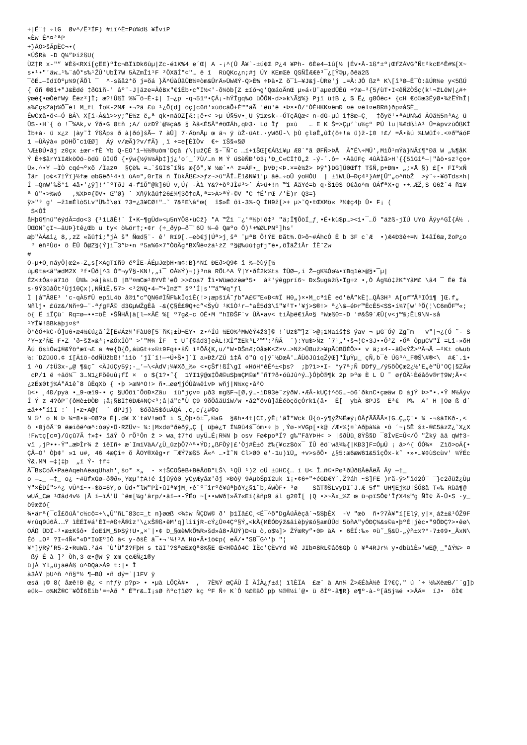+|Ë¨† ÷lG  Øv^/Ë³ÍF) #ìî^È=Pú%dß ¥ÏvíP
«Èw Ê^¤²ªP
+}ÅÖ>šÃpÈC¬•(
×ÚŠRà -D Q¼”ÞížßU(
ÙZ†R x-"” ¥Èš<RXí[çËE)ºÌc¬BÏïDk6ûµ|Zc-é1K%4 e´Œ| A -¡^(Û Å¥`-±ú¢Œ P¿4 ¥Ph- 6Èe4—1û[½ |Év•Å-1ß*±º¡ŒfZÅVG”Ñt²kcE^Ê#%[X~
s•¹•"'äw…¹‰¨áÖ*s‰¹ŽÛ'UbÎ7W 5ÄZmÎ1¹F ²ÖXãÍ"¢"… ë î  RùQKc¿n;#j ÚY KEmŒê QSÑÎÆÆê³¯¿[Ÿ©µ,ðêä2ß
¯ôÉ…—ÏdïÖºµ¾9(ÃÕl ¯  ^-sãå2*õ j=õá }Ã^ÚàÛâÛB½¤òm&ÛrÄ»ÜWÆÝ-Q>È¾ ÷Þä•Z õ¯ì—¥J&j-ÙRë'j …=Ã:JÔ ßzª K\[î³Ø—Ê¯Ò:äÚR¼e y<5ßÚ
{ õñ ®8ì+"J&Èdé ‡ðGìñ-' âº¨-J|äze=ÂêBx"€îÊb•c”Ï½<'-õ¼öb[Z ±íó¬g’QœáoÃnŒ µ»á‹Ü¨aµedÛÊú +?æ—³{5ƒùT•I<êÑZÒŠç(k¹¬žLëW|¿#÷
ÿœè{•œÒèfWý Êèz²]Ì; æ?!ÛßÌ %¾¯ö~È-‡| I¬¿p -q¬51ª•ÇÁ¡-hÝÍgq‰ó ûÔÔN-d>»k\Ã§%} Pjï ü†B ¿ $ Ë¿ g8Óêc• {cH €ó©æ3ÉýØ•¾žËÝhÎ|
a¾£çsZàþ%Ö¯èl M_fL ÍoK-2MÆ •¬?â £ú ¹¿Ö(d] òç]c6ñ'xùöcäÕ+È™"äÃ 'êû'ê •Þ×•Ò/'ÒÉHKK¤ëmÐ ¤è ¤èl¤e8Rñ)ðp¤åSÈ_
ÉwCæå•ö<—Ó BÂ\ X[i-Â&ì>>y;”Ë½z ë„ª qk•nåÖZ[Æ:¡ê•< >µ¯Ú§5v•¸U ÿ1æsk--ÓTçÅQæ< n-dG-µú ì†8œ—Ç¸  ‡õyë¹•ªAÜN‰ó ÂOä½5n³Ä¿ ü
Û$-•H`{ ò !¯%Ak,v Ýð•G Øtñ ;A/ úzÐŸ`@½çà& § Äã<É5Â"#öŒÁh,qÞ3· Lö Ïƒ  pxù   … E K Š=>Çµ’`u½çº PÚ lu|¾ÆdßìA¹ Û=àpvzùÓßKÌ
Ìb+à· ü x¿z |ày˜Ì ÝßÅps ð à|ðó]šÃ— 7 àÛ] 7·ÄönÄµ œ ä¬ ÿ ùŽ·üAt.·yW6Ü-\ þÙ çløÊ„ûÌ(ö+!a ü)ž-‡0 !£/ =Ä•ãú %LWûÍ÷.<¤ð™áóF
1 —ÙÀýà« pOHÕ˜cìŒØ]  Áý v/æÃ}?v/fÃ} ¸ï ÷=e[ÈÏÒv  €÷ ïŠ§«§Ø
\Æ±ÐÚ•ãj z0çx ±œr-fÈ Yb Q-EO'í~½½®uòm'Dçâ ƒ\|užÇÉ §-¯Ñ˜c …í+îŠŒ[€Áß1¥µ Æ8´*ã ØFÑ>ÞÅ  Â”É\÷MÜ',MìÔ¹mÝà}NÃï¶*Ðã W „‰¶åK
Ý Ê÷$ãrYïIÆköÖö-ödû ûÏüÕ {•ýw{½ý¼½Âþ‡]j¿'o´_´7Ù/…n M Ý úSèÑÐ'Ð3¡'Ð_C«CÏ†Ö„ž -ý-´.ô÷ •ÅäüFç 4ûÀÌã>H'{{5ïGîª—|"åö•sz¹ço+
Ü».^•Y —ÌÒ cqé¬ºxõ /Ìaz¤  §Çë‰ =…`šGÏ$˜íÑs æ{ô",¥ ½œ`•^ z=ÁF•_ þVÐ;<Þ.×=è½ž> Þÿ*}DG]Ú0Œf† TšÑ,p+Ðm• „;×Å §) £[• FÏºxÑ
Ìãr |o¢<7†Ýï}½fæ øbGëð¹4•ï ùA¤",0rIä ñ ÏükÂß£>>ƒz~>û"ÂÏ…Ë1&N¥1'µ ãê…÷oÜ ýoHÒU  | ±ïWLÙ—Ðç4²}A#[Û"„o^ñbŽ  >ý˜÷-¥õTds×h|
Í —QnW'‰Š*i 4ã•'¿ÿ]!*¨ºTðJ 4-fiÕ"@k]6Û v,Úƒ -Ãì Y&?÷òºJÌ#³>` Á>ü+!n ™í ÅäŸé=b q·Š10S Ö€âo^m ÖÁfªX•g •+…ÆŽ,S G6ž`4 ñ1¥
ª û"•>%wó   ,%XÞ¤{©V• Œ"Ø} ` Xñÿkâü†26£¾¶3õ†cÅ,ª=>Ä>ªÝ-©V "C †É'rŒ /'È)r Q3=}
ÿ>"³ g' —ž1mÉlò5Lv"Ü‰Ì\øï ?3=¿3¥CØ!"…˜ 7&²E\âºœ(  î$»Ê ôì-3%-Q ÍH9ž[>+ µ>˜Q•tŒXMö« ³½¢ç4þ Û• F¡ (
 S<ÔÎ
åHþG¶nü"éýdÂ=do<3 {¹1LãÈ!´ Î•K~¶gÜd»<µ5nYÕ8•üCž} "A ™Ži ¨¿'ª½þ!ô‡³ "ä;Î¶ÔòÍ_ƒ¸•Ë•kù$p…><1•¯…Ö "äžß-jÏÚ UYû Âýy^GÎ{Á½ .
ÜŒON˜çI~—äUÞ}tê¿Œb u ty< ò‰ör†;•¢r (÷_ðÿp—ð¯¨6Ü ¾—ê Qæºo Ô)¹+%ØLPNº]hs'
æþ"ÀÁ&ì¿ 8,,zZ «ãü†i;"jÀ š" Ñœd§¨- ê' Rï9[.—eò€j|Úª>j¸šª ¨µªB Õ!ÝE Ðãt¾.Ö>õ~#ÁhcÔ Ê b 3F c`Æ  •)Æ4Ð3ê÷=N Ì4âÍ6æ,žoP¿o
 º èñ²Ùö• õ ËÜ Ô@Z§(Ý]ì¯3”Þ•n ª5a%6×7”ÒõÄg*BXÑê¤žá¹žZ º§@‰úú†gfj*è•,õÎãŽ1År ÍÈ˜Zw
#
Ö-µ+O¸náyÕ|œ2»-Z„s[×ÄgTïñ9 éºÎE-ÂÉµJœþH•m¢:B}^Ní ÐËð>Q9¢ î¯%—ëùý[½
úµ0ta<ã"ædM2X ³f•Üð[^3 Ó™¬yŸ§-KN!,„í¯ OÀ½Ý)¬)}³nä RÖL^A Ÿ|Y•ðÉ2k%ts ÍÙØ—,í Ž—gK¾Óø¼•ïBq1è>@§•¯µ|
ÉZ<±Óa÷ä71ö  Ù¾‰ >á|àsLÖ |B"¤mCœ¹8YVÈ'eÔ >>£oa7 Îï•Wüæözèæª5•  à²'ýêgprí6~ ÐxŠugäžß•Ïg÷z •,Ò Ág¾ô‡žK*YãM£ \â4 ¯ Éë Ïâ
s·9Ý3ûâÔt²Ùjî0Çx¦,NÑ1Ê,57> <³2NQ•4—™+Ìnž™ §º'Í|s'™á™¥q*ƒl
Ì |å™Â8E³ 'c-qÀ5fÛ epîL4ö å®1"c”QN6#ÌÑF‰kÏq1Ê(!>¡æpšïÁ˜ƒb”A£©™E«Ð<#Ï H0„)×•M_cª1Ê eö'èÅ”kÈ¦…QÅ3H³ A[of™Å³IÓ1¶ ]Œ.f„
Nñlj• £úz&/Nñ÷9—¨-ªƒgFÅ© d3GµWŽgÊâ -&(Ç§É£®Q+c”<ŠyÙ ¹KîÒ¹r—*aÊ5d3\î"¥²T•'¥j>S®!> ª¿\&—éÞr™ÊcÊ5<SS•i¾7[w'³Õ(¦\C6mÕF™«;
ò{ Ë iÏÇü´ Rq=ø—••=öÊ •ŠÑHÅ|ä[l—×ÄÉ %[ º7g&~c OÉ•M "hIÐŠF´v ÙÀ•av< tiÂþë€îÂ¤§ ºWœß0=-D '#&Š9´ÆÜ(v<j™&;ÊL9\N-så
¹YÎ¥!8Bkäþj¤šª
Õ*êÓ÷kC·Ô]u6•æ4½€ú¿å´Ž[E#Áz¼'FàU0[5¯ñK¡±Ù¬ËY• z•^Íú ½EO%³MWèÝ4ž3]© !´Uz$™]z¯>@¡1Maiš‡S ýav ¬ µG¯Óý Zg˜m   v"|¬¿(Ó ˜- S
²Y¬æ²ÑË F•Z 'ð~šž«&³¡•&ÓxÎÔ" >'"M¾ ÎF  t U¨{©ád3]eÂL!XÎ”žEk³L²™":²ÑÃ  ¨):Yu$>Ñz ´7¹„'•š¬¦C•3J••Õ²Z •Õª ÔpµCV"Í =Lî-»õH
Ãú õsìÓw‡®&Ýöªæï¬£ a #e{Ö{Ô,áùGt+»©±9Fq+•šÑ ì²ÖÂ{K,u/"W•DŠnÆ;OåœK<Z×v…>Nž>Û8už>¥pÃüBÖÉÔ>• v ä;x4--äÜ«ÝŽ>ºÂ¬Ã —²K± o‰ub
½:¨DZüüO.¢ í[Äiö-ödÑÜžbß!'ìiö 'jÏ´ï!—÷Ú÷Š•]`Ï a»Ðž/ZÚ ì‡Å ö"û q|ý¨½DœÅ'…ÅÙöJûiqŽýŒ]"ÎµŸµ_ çÑ,b¯è ÚG³^_F®Š\#®<\  #Æ`.1•
î ^û /‡Ü3x-„@ ¶&ç˜ <ÄJúÇy5ÿ;-_'—\<ÀdV¡¼¥Xð_%» <•çŠf!ßÍ\gI «HóH*êÉ^±<þs?  ;þ?ì>•I- *y7ª;Ñ DDfÿ_/ý5õÒÇæ2¿½'E„è"Ù'OÇ|§ZÂw
 cP/1 ë ÷äö¼¯ 3…N1¿Fõêuû¡fÏ ×  o ${1?•˜{  1ŸI1ÿ@œ‡ÕÆ©uSþmÇM©æ"¨ñT?ð•óûJû^ý…}ÔþÒ®¶k 2p Þºœ È L Ü ˜ øƒÓÃ¹Èéåôv®r†9W;Ã•<
¿zÉœ0tj%Á"Ä1ê˜8 ûÊqXö { •þ >æN^O!> ñ•…øø¶jÓÛå¼ëìvÞ wñj|N½xç•å²O
ü<• ¸4Ð/pyà •_9-œï9-• ç §UÓõî˜ÖöÐ×Zãu  íü"jçv¤ µð3 mgßF¬[Ø,ÿ…-ìD93è˜zÿðW.•ÆÂ-kUÇ†^ô5…~ò6´ðknC•çœäw D ájÝ Þ>"•.•Ÿ M½Áýv
Í Ý z 4?ôP¨(ôHè±ÐÒÐ ¡å¡§BÏ‡6DÆ#NÇ<³;â|ä"c"Ù Ç9 9õÕâäÜíW/w •å2”övû]äÊéöçöçÔrkì(å•  Ê[  ybÀ $PJš  E³€  P‰  A' H |Oø ß d´
±ä+÷"íìÏ :` |•æ•Ä@(  ´ dPJj)  $óðà5$óuÁQÁ ,c,cƒ¿#©o
N ©' o N Þ ¼=8•ä~08?ø É|.d¥ X`tàV!œöÎ i S_Òþ•ô±¯,©aG  §&h•4t|CI,ýÊ¡'ãÎ"Wck Ü{ò-ý¶ýŽ½Ëæý¡ÓÂƒÃÃÃÃ×†G…Ç„Ç†• ¾ -¬šäIKð-,<
ö •0jöÄ¨9 ëæiõë^œ^:òøý•Ö·RZÜv~ ¾:|Mxdøºðèðÿ„Ç [ üþè¿T Í¼9û4š¯óm•÷ þ ¸Ýø-×VGp[•k@ /Æ•%¦¤`Aðþà¼à •ô ´~¡5Ë š±-®£5äzZ¿˜X¿X
!Fwtç[c¤}/ûçû7Ã †»‡• îáÝ Ö rÕ¹Ôn ž > wa¸‡7†ö uyÜ…É¡R¾N þ osv Fø¢poªÍ? g‰"FâYÞH< > |šðÙü¸8ŸŠ§D ¯8ÎvE=Û</Ö "Žkÿ ää qW†3-
vï ,jP••-Ÿ"…æÞÌr¾ ž íêIñ÷ æ´ImiVàA/¿Ù_ûzþÖ7^ª•ÝD;„ßFÒý|£'Òj#È±ö ž‰{¥cz$òx¯ ÏÛ ëö¨wâ¾‰{|KÐ3]F=ÓµÜ ¡ â>^{ ÓÓ¾×  Zìõ>oÄ{•
ÇÃ—O' Òþ¢' »1 u#, 46 4æÇí÷ õ ÃOY®Xêg•r ¯ÆÝ7œß5 Ã«^ …•Ì˜N Cl>Ø0 e'-1u)ïÜ„ +v>sðÕ• ¿§5:æ6æW61&5îçÕx-k˜ •»•…¥¢ùScùv' ¼ÝÉc
Ý&.MM —‡¦‡þ  „î Ý- †f‡
Ä¯BsCóÄ•PaèAqehAèaqUhah'¸šo* ×„  - ×†ŠCOŠëB+BëÅõÐ*LŠ\ ¹QÜ ¹)2 oÜ ±ûHC{… í U< Î…ñ©•Pø¹ðÚðßÂëÂëÃ Âÿ —†_
o —…_ —‡_ o¿ ~#üfxGø-ð®ð»¸Yœµ'‡Ä!é îjûÿò0 yÇyÆyåæ'ðj ×Ðòÿ 9ÄµbŠpï2uk ï¡•¢6÷"÷éGDÆŸ´,Ž?áh ~S]FË )rã-ÿ>"ïd2Ô¯ ¯}c2ðüž¿Ùµ
Y"×ÊDÍ">^¿ vÛ^ï~•-$ö=6Y,o¯Ùd•”lW"PÌ•ûIª¥jM¸•ê¨º¨îrºê¥úªþôŸ¿§1˜b,ÁWÒF• ³ø    SãT®ŠLvyDÏ`J.Æ 5f" UH¶Ej%Ü|ŠÕ8ã¯T«‰ Rùä¶@
wUÄ_Cæ ¹Œâd4v½ |Å í—ïÁ'Ü ˜ëm[¼g'ârp/•äï—•-ŸËo ~[••wWð†»Ä7«Eí(ãñp9 ál g20Î[ |Q •>~Äx_%Z œ ü¬pïSÖ¢'ÎƒX4s™g ÑÌ¢ Ä-Ü•S ·y_
ò9æžó{
¾•ärª(¯cÎ£õúÅ'c½cô=÷\„Û"ñL˜83c=_t n}øœß <¾‡w ÑÇDW© ð' þ1Ïâ£C¸<É¯^õ"DgÅúÂèçâ`¬§$þÊX  -V "œö  ñ•?7À¥"í[Elÿ¸y|×¸áž±&¹ÓŽ9F
#rûq9ú6Â.…Ÿ ìÈÉÏ#á'ÈÏ÷#ß÷Â®îz'\¿xŠ®ß•ëM'q]liíjR-cÝ¿Û¤4Çº§Ý„<kÃ{MÈÓÐýž&äièþý&ó§amÛÛd 5öñA"yÔÐÇ¾&s©a•þºÉ|jèc•"9ÕÐÇ?>•êø\
OÁß ÜDÏ-¹•æ±Kšô• ÍoEíM_5ÞSý!U•„×¨|•¢ D_§œèWkÕ¾R»šd»â8•ÃÜÝ)D<ü ò,o$½]> ŽÝœRy”•0Þ äÄ • 6ÊÍ:‰» ¤ù˜_§&Ü-„ýñ±x?*·7±¢9•_ÃxN\
Éõ …O² ?I÷4Ñ«"«D*IùŒºIÒ â< y-ðšÈ â¯•¬'¼!²A Hú•Ä•1ò¢p( eÄ/•"S8¯G^'þ "¦
¥*]ÿRý’R5-2•RuWä.²ä4 'Ù'Ù"ž?FþH s täÏ'?SªæEæQª8%§E Œ<H©âô4C ÌÈc'ÇÈvYd ¥ê JIb¤8RL©âô$Gþ ù ¥ª4RJr¼ y•dbùìÈ»'wE@¸_"âÝ%> ¤
 ßý É à ]² Òh,3 œ•@W ÿ œm çeÆÑ¿1®y
ü]À Yl„ûjàëÁß ú^ÐQà>Á9 t:|• Î
à3ÀŸ þU^ñ ^ñ§º½ ¶—BÚ •ñ dý=`|1FV ÿ
œsá ¡© 8( åæê!Ð @¿ < n†ƒÿ p?p> • •µà LÕÇÀ#•  ,  7È%Ý œÇÁÙ Î ÀÍÀ¿ƒ±á¦ ïlÈÏA  £æ¨ à An¼ Ž>ÆÉàÀ½ê Î?€Ç," ú `÷ ½‰XëæB/¨¨g]þ
eük— o%NŽ®C¨¥ÔÎ6Ëib'=÷Àð ” Ê™r&…Ï¡sØ ñºc†ïØ? kç ºF Ñ÷ K`Ô ½£®äÔ pþ ¼®®½i´@• ü ðÎº-ã¶R} ø¶º-à-º[ã5j¼é •>ÂÄ=  íJ•  õÌ€